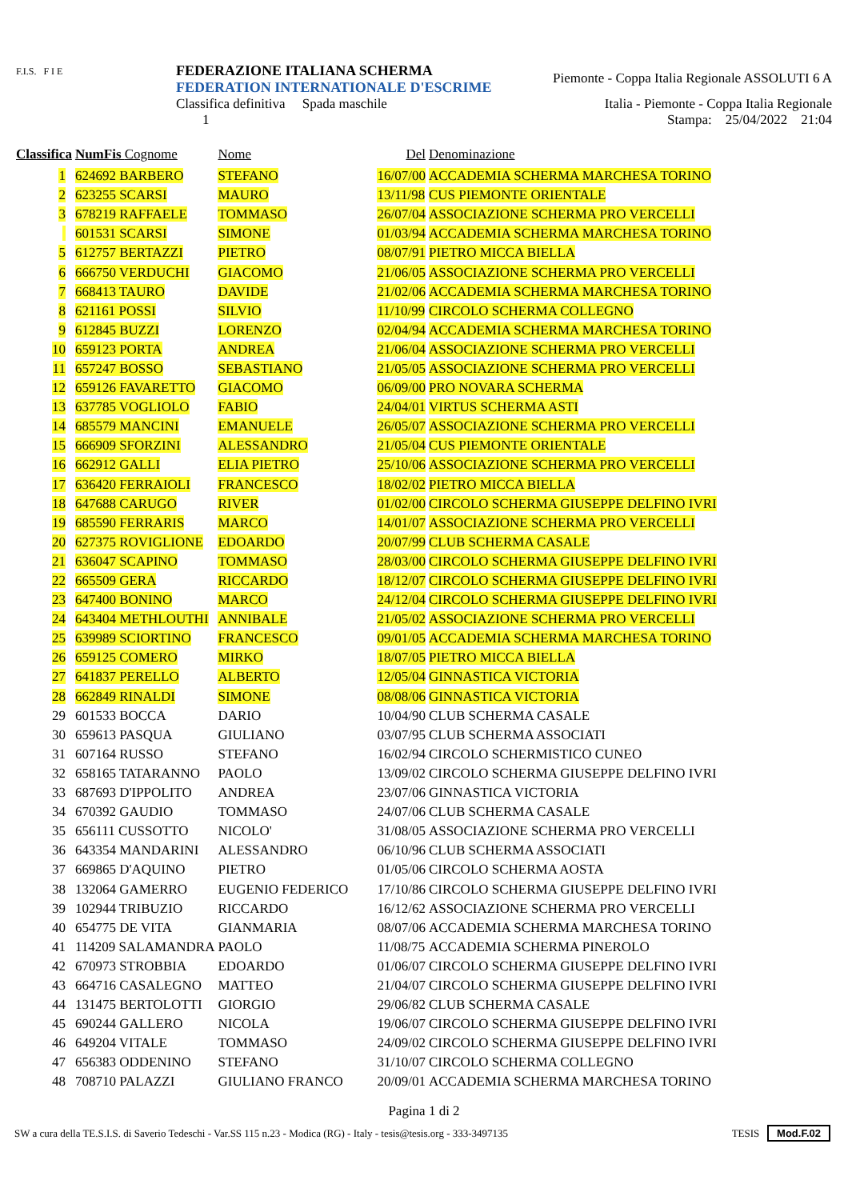F.I.S. F I E
FEDERAZIONE ITALIANA SCHERMA
FEDERATION INTERNATIONALE D'ESCRIME
Classifica definitiva Spada maschile
1
Piemonte - Coppa Italia Regionale ASSOLUTI 6 A
Italia - Piemonte - Coppa Italia Regionale
Stampa: 25/04/2022 21:04
| Classifica | NumFis Cognome | Nome | Del | Denominazione |
| --- | --- | --- | --- | --- |
| 1 | 624692 BARBERO | STEFANO | 16/07/00 | ACCADEMIA SCHERMA MARCHESA TORINO |
| 2 | 623255 SCARSI | MAURO | 13/11/98 | CUS PIEMONTE ORIENTALE |
| 3 | 678219 RAFFAELE | TOMMASO | 26/07/04 | ASSOCIAZIONE SCHERMA PRO VERCELLI |
| | 601531 SCARSI | SIMONE | 01/03/94 | ACCADEMIA SCHERMA MARCHESA TORINO |
| 5 | 612757 BERTAZZI | PIETRO | 08/07/91 | PIETRO MICCA BIELLA |
| 6 | 666750 VERDUCHI | GIACOMO | 21/06/05 | ASSOCIAZIONE SCHERMA PRO VERCELLI |
| 7 | 668413 TAURO | DAVIDE | 21/02/06 | ACCADEMIA SCHERMA MARCHESA TORINO |
| 8 | 621161 POSSI | SILVIO | 11/10/99 | CIRCOLO SCHERMA COLLEGNO |
| 9 | 612845 BUZZI | LORENZO | 02/04/94 | ACCADEMIA SCHERMA MARCHESA TORINO |
| 10 | 659123 PORTA | ANDREA | 21/06/04 | ASSOCIAZIONE SCHERMA PRO VERCELLI |
| 11 | 657247 BOSSO | SEBASTIANO | 21/05/05 | ASSOCIAZIONE SCHERMA PRO VERCELLI |
| 12 | 659126 FAVARETTO | GIACOMO | 06/09/00 | PRO NOVARA SCHERMA |
| 13 | 637785 VOGLIOLO | FABIO | 24/04/01 | VIRTUS SCHERMA ASTI |
| 14 | 685579 MANCINI | EMANUELE | 26/05/07 | ASSOCIAZIONE SCHERMA PRO VERCELLI |
| 15 | 666909 SFORZINI | ALESSANDRO | 21/05/04 | CUS PIEMONTE ORIENTALE |
| 16 | 662912 GALLI | ELIA PIETRO | 25/10/06 | ASSOCIAZIONE SCHERMA PRO VERCELLI |
| 17 | 636420 FERRAIOLI | FRANCESCO | 18/02/02 | PIETRO MICCA BIELLA |
| 18 | 647688 CARUGO | RIVER | 01/02/00 | CIRCOLO SCHERMA GIUSEPPE DELFINO IVRI |
| 19 | 685590 FERRARIS | MARCO | 14/01/07 | ASSOCIAZIONE SCHERMA PRO VERCELLI |
| 20 | 627375 ROVIGLIONE | EDOARDO | 20/07/99 | CLUB SCHERMA CASALE |
| 21 | 636047 SCAPINO | TOMMASO | 28/03/00 | CIRCOLO SCHERMA GIUSEPPE DELFINO IVRI |
| 22 | 665509 GERA | RICCARDO | 18/12/07 | CIRCOLO SCHERMA GIUSEPPE DELFINO IVRI |
| 23 | 647400 BONINO | MARCO | 24/12/04 | CIRCOLO SCHERMA GIUSEPPE DELFINO IVRI |
| 24 | 643404 METHLOUTHI | ANNIBALE | 21/05/02 | ASSOCIAZIONE SCHERMA PRO VERCELLI |
| 25 | 639989 SCIORTINO | FRANCESCO | 09/01/05 | ACCADEMIA SCHERMA MARCHESA TORINO |
| 26 | 659125 COMERO | MIRKO | 18/07/05 | PIETRO MICCA BIELLA |
| 27 | 641837 PERELLO | ALBERTO | 12/05/04 | GINNASTICA VICTORIA |
| 28 | 662849 RINALDI | SIMONE | 08/08/06 | GINNASTICA VICTORIA |
| 29 | 601533 BOCCA | DARIO | 10/04/90 | CLUB SCHERMA CASALE |
| 30 | 659613 PASQUA | GIULIANO | 03/07/95 | CLUB SCHERMA ASSOCIATI |
| 31 | 607164 RUSSO | STEFANO | 16/02/94 | CIRCOLO SCHERMISTICO CUNEO |
| 32 | 658165 TATARANNO | PAOLO | 13/09/02 | CIRCOLO SCHERMA GIUSEPPE DELFINO IVRI |
| 33 | 687693 D'IPPOLITO | ANDREA | 23/07/06 | GINNASTICA VICTORIA |
| 34 | 670392 GAUDIO | TOMMASO | 24/07/06 | CLUB SCHERMA CASALE |
| 35 | 656111 CUSSOTTO | NICOLO' | 31/08/05 | ASSOCIAZIONE SCHERMA PRO VERCELLI |
| 36 | 643354 MANDARINI | ALESSANDRO | 06/10/96 | CLUB SCHERMA ASSOCIATI |
| 37 | 669865 D'AQUINO | PIETRO | 01/05/06 | CIRCOLO SCHERMA AOSTA |
| 38 | 132064 GAMERRO | EUGENIO FEDERICO | 17/10/86 | CIRCOLO SCHERMA GIUSEPPE DELFINO IVRI |
| 39 | 102944 TRIBUZIO | RICCARDO | 16/12/62 | ASSOCIAZIONE SCHERMA PRO VERCELLI |
| 40 | 654775 DE VITA | GIANMARIA | 08/07/06 | ACCADEMIA SCHERMA MARCHESA TORINO |
| 41 | 114209 SALAMANDRA | PAOLO | 11/08/75 | ACCADEMIA SCHERMA PINEROLO |
| 42 | 670973 STROBBIA | EDOARDO | 01/06/07 | CIRCOLO SCHERMA GIUSEPPE DELFINO IVRI |
| 43 | 664716 CASALEGNO | MATTEO | 21/04/07 | CIRCOLO SCHERMA GIUSEPPE DELFINO IVRI |
| 44 | 131475 BERTOLOTTI | GIORGIO | 29/06/82 | CLUB SCHERMA CASALE |
| 45 | 690244 GALLERO | NICOLA | 19/06/07 | CIRCOLO SCHERMA GIUSEPPE DELFINO IVRI |
| 46 | 649204 VITALE | TOMMASO | 24/09/02 | CIRCOLO SCHERMA GIUSEPPE DELFINO IVRI |
| 47 | 656383 ODDENINO | STEFANO | 31/10/07 | CIRCOLO SCHERMA COLLEGNO |
| 48 | 708710 PALAZZI | GIULIANO FRANCO | 20/09/01 | ACCADEMIA SCHERMA MARCHESA TORINO |
Pagina 1 di 2
SW a cura della TE.S.I.S. di Saverio Tedeschi - Var.SS 115 n.23 - Modica (RG) - Italy - tesis@tesis.org - 333-3497135 TESIS Mod.F.02